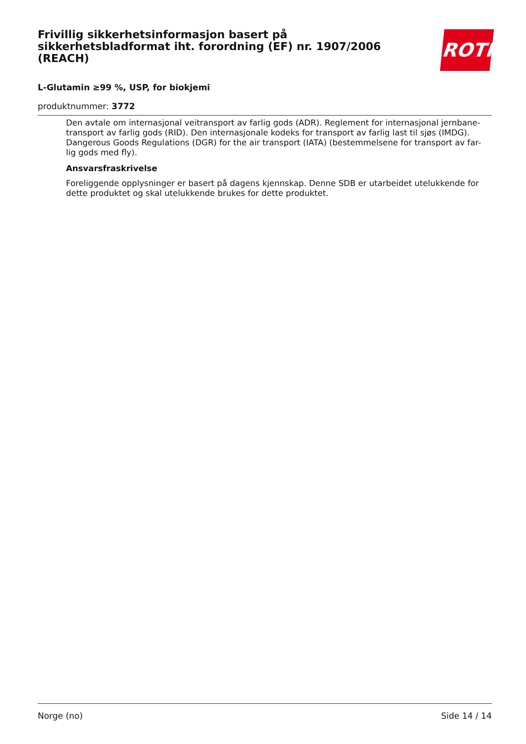ROTH
Frivillig sikkerhetsinformasjon basert på sikkerhetsbladformat iht. forordning (EF) nr. 1907/2006 (REACH)
L-Glutamin ≥99 %, USP, for biokjemi
produktnummer: 3772
Den avtale om internasjonal veitransport av farlig gods (ADR). Reglement for internasjonal jernbane-transport av farlig gods (RID). Den internasjonale kodeks for transport av farlig last til sjøs (IMDG). Dangerous Goods Regulations (DGR) for the air transport (IATA) (bestemmelsene for transport av far-lig gods med fly).
Ansvarsfraskrivelse
Foreliggende opplysninger er basert på dagens kjennskap. Denne SDB er utarbeidet utelukkende for dette produktet og skal utelukkende brukes for dette produktet.
Norge (no) Side 14 / 14